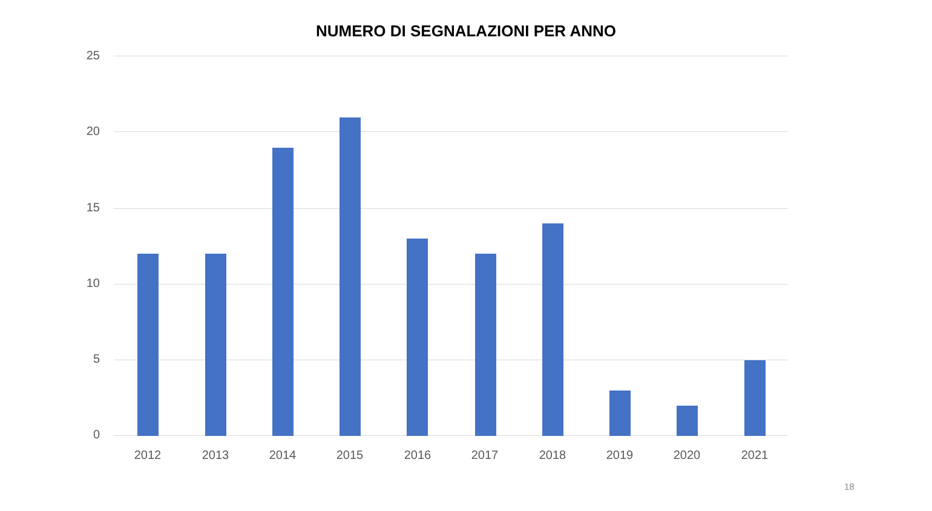NUMERO DI SEGNALAZIONI PER ANNO
25
20
15
10
5
0
2012 2013 2014 2015 2016 2017 2018 2019 2020 2021
18